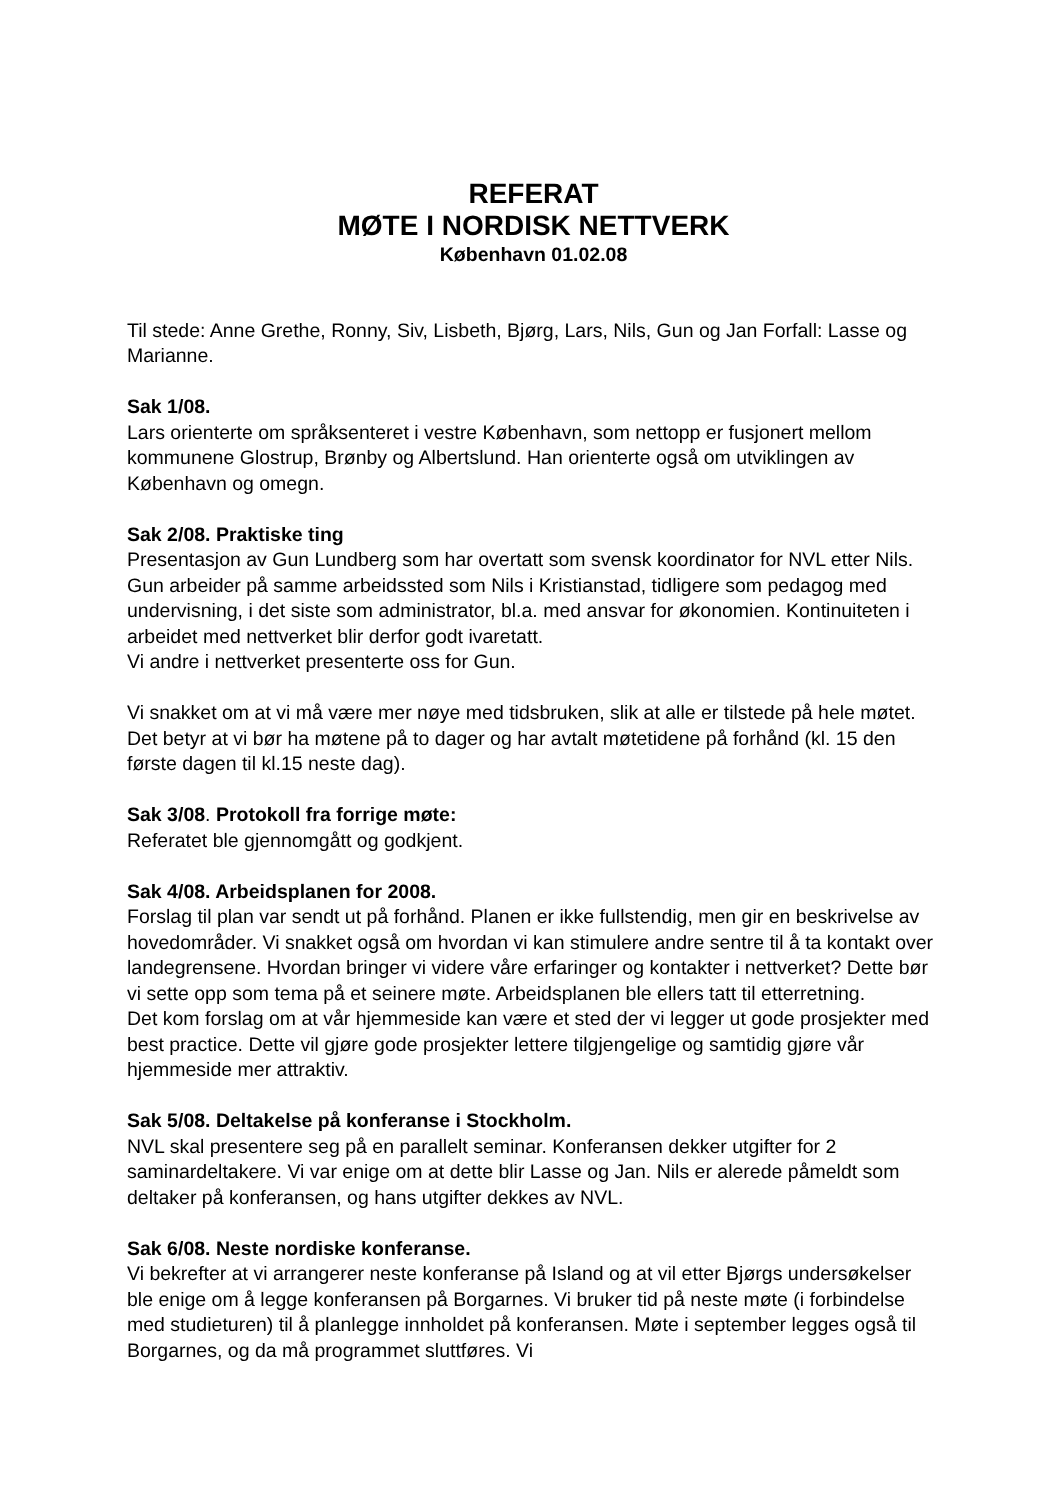REFERAT
MØTE I NORDISK NETTVERK
København 01.02.08
Til stede: Anne Grethe, Ronny, Siv, Lisbeth, Bjørg, Lars, Nils, Gun og Jan Forfall: Lasse og Marianne.
Sak 1/08.
Lars orienterte om språksenteret i vestre København, som nettopp er fusjonert mellom kommunene Glostrup, Brønby og Albertslund. Han orienterte også om utviklingen av København og omegn.
Sak 2/08. Praktiske ting
Presentasjon av Gun Lundberg som har overtatt som svensk koordinator for NVL etter Nils. Gun arbeider på samme arbeidssted som Nils i Kristianstad, tidligere som pedagog med undervisning, i det siste som administrator, bl.a. med ansvar for økonomien. Kontinuiteten i arbeidet med nettverket blir derfor godt ivaretatt.
Vi andre i nettverket presenterte oss for Gun.
Vi snakket om at vi må være mer nøye med tidsbruken, slik at alle er tilstede på hele møtet. Det betyr at vi bør ha møtene på to dager og har avtalt møtetidene på forhånd (kl. 15 den første dagen til kl.15 neste dag).
Sak 3/08. Protokoll fra forrige møte:
Referatet ble gjennomgått og godkjent.
Sak 4/08. Arbeidsplanen for 2008.
Forslag til plan var sendt ut på forhånd. Planen er ikke fullstendig, men gir en beskrivelse av hovedområder. Vi snakket også om hvordan vi kan stimulere andre sentre til å ta kontakt over landegrensene. Hvordan bringer vi videre våre erfaringer og kontakter i nettverket? Dette bør vi sette opp som tema på et seinere møte. Arbeidsplanen ble ellers tatt til etterretning.
Det kom forslag om at vår hjemmeside kan være et sted der vi legger ut gode prosjekter med best practice. Dette vil gjøre gode prosjekter lettere tilgjengelige og samtidig gjøre vår hjemmeside mer attraktiv.
Sak 5/08. Deltakelse på konferanse i Stockholm.
NVL skal presentere seg på en parallelt seminar. Konferansen dekker utgifter for 2 saminardeltakere. Vi var enige om at dette blir Lasse og Jan. Nils er alerede påmeldt som deltaker på konferansen, og hans utgifter dekkes av NVL.
Sak 6/08. Neste nordiske konferanse.
Vi bekrefter at vi arrangerer neste konferanse på Island og at vil etter Bjørgs undersøkelser ble enige om å legge konferansen på Borgarnes. Vi bruker tid på neste møte (i forbindelse med studieturen) til å planlegge innholdet på konferansen. Møte i september legges også til Borgarnes, og da må programmet sluttføres. Vi